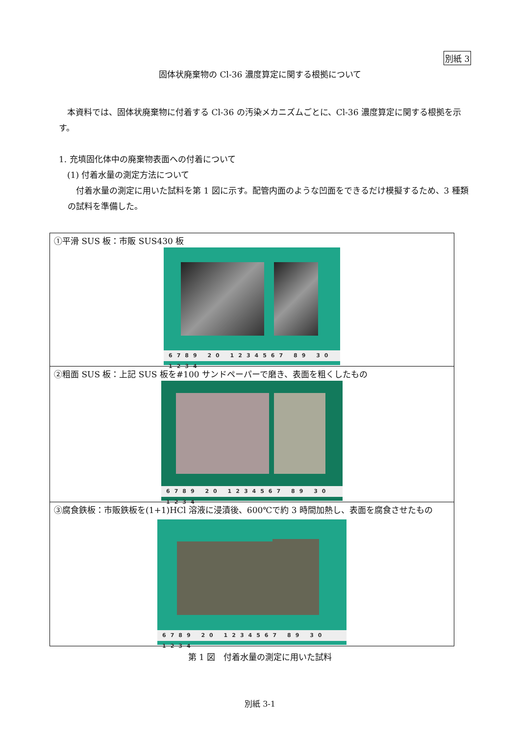別紙 3
固体状廃棄物の Cl-36 濃度算定に関する根拠について
　本資料では、固体状廃棄物に付着する Cl-36 の汚染メカニズムごとに、Cl-36 濃度算定に関する根拠を示す。
1. 充填固化体中の廃棄物表面への付着について
　(1) 付着水量の測定方法について
　付着水量の測定に用いた試料を第 1 図に示す。配管内面のような凹面をできるだけ模擬するため、3 種類の試料を準備した。
| ①平滑 SUS 板：市販 SUS430 板 6789 20 1234567 89 30 1234 |
| ②粗面 SUS 板：上記 SUS 板を#100 サンドペーパーで磨き、表面を粗くしたもの 6789 20 1234567 89 30 1234 |
| ③腐食鉄板：市販鉄板を(1+1)HCl 溶液に浸漬後、600℃で約 3 時間加熱し、表面を腐食させたもの 6789 20 1234567 89 30 1234 |
第 1 図　付着水量の測定に用いた試料
別紙 3-1